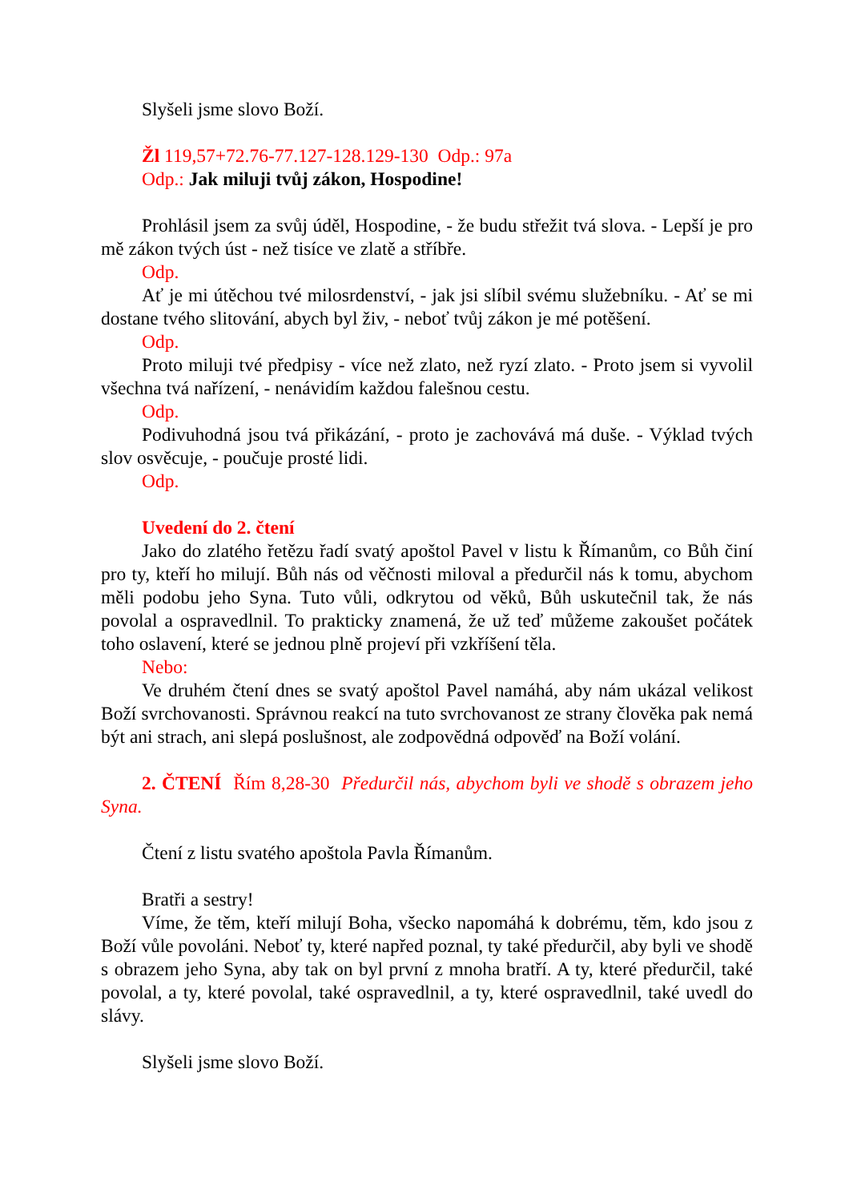Slyšeli jsme slovo Boží.
Žl 119,57+72.76-77.127-128.129-130 Odp.: 97a
Odp.: Jak miluji tvůj zákon, Hospodine!
Prohlásil jsem za svůj úděl, Hospodine, - že budu střežit tvá slova. - Lepší je pro mě zákon tvých úst - než tisíce ve zlatě a stříbře.
Odp.
Ať je mi útěchou tvé milosrdenství, - jak jsi slíbil svému služebníku. - Ať se mi dostane tvého slitování, abych byl živ, - neboť tvůj zákon je mé potěšení.
Odp.
Proto miluji tvé předpisy - více než zlato, než ryzí zlato. - Proto jsem si vyvolil všechna tvá nařízení, - nenávidím každou falešnou cestu.
Odp.
Podivuhodná jsou tvá přikázání, - proto je zachovává má duše. - Výklad tvých slov osvěcuje, - poučuje prosté lidi.
Odp.
Uvedení do 2. čtení
Jako do zlatého řetězu řadí svatý apoštol Pavel v listu k Římanům, co Bůh činí pro ty, kteří ho milují. Bůh nás od věčnosti miloval a předurčil nás k tomu, abychom měli podobu jeho Syna. Tuto vůli, odkrytou od věků, Bůh uskutečnil tak, že nás povolal a ospravedlnil. To prakticky znamená, že už teď můžeme zakoušet počátek toho oslavení, které se jednou plně projeví při vzkříšení těla.
Nebo:
Ve druhém čtení dnes se svatý apoštol Pavel namáhá, aby nám ukázal velikost Boží svrchovanosti. Správnou reakcí na tuto svrchovanost ze strany člověka pak nemá být ani strach, ani slepá poslušnost, ale zodpovědná odpověď na Boží volání.
2. ČTENÍ Řím 8,28-30 Předurčil nás, abychom byli ve shodě s obrazem jeho Syna.
Čtení z listu svatého apoštola Pavla Římanům.
Bratři a sestry!
Víme, že těm, kteří milují Boha, všecko napomáhá k dobrému, těm, kdo jsou z Boží vůle povoláni. Neboť ty, které napřed poznal, ty také předurčil, aby byli ve shodě s obrazem jeho Syna, aby tak on byl první z mnoha bratří. A ty, které předurčil, také povolal, a ty, které povolal, také ospravedlnil, a ty, které ospravedlnil, také uvedl do slávy.
Slyšeli jsme slovo Boží.